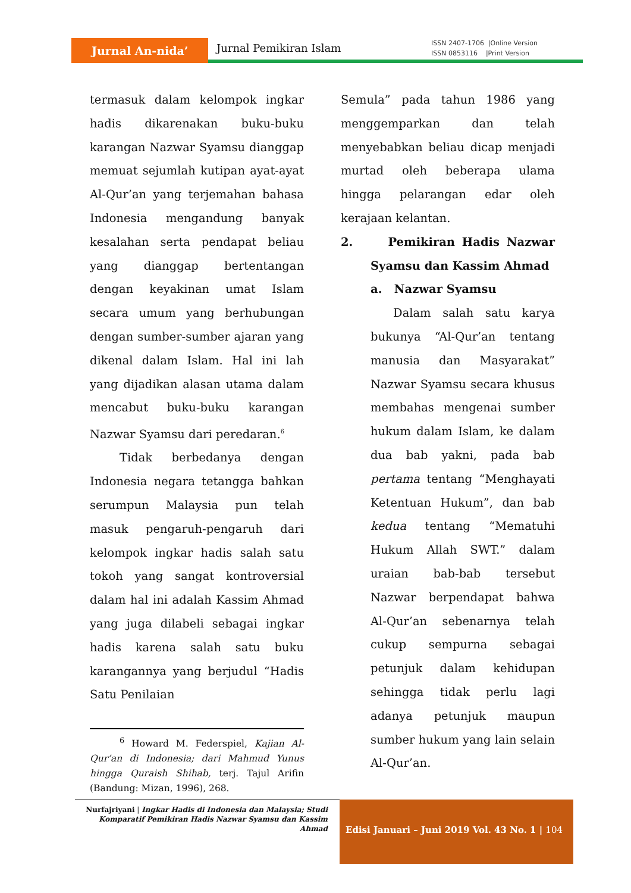Jurnal An-nida’
Jurnal Pemikiran Islam
ISSN 2407-1706 |Online Version
ISSN 0853116 |Print Version
termasuk dalam kelompok ingkar hadis dikarenakan buku-buku karangan Nazwar Syamsu dianggap memuat sejumlah kutipan ayat-ayat Al-Qur’an yang terjemahan bahasa Indonesia mengandung banyak kesalahan serta pendapat beliau yang dianggap bertentangan dengan keyakinan umat Islam secara umum yang berhubungan dengan sumber-sumber ajaran yang dikenal dalam Islam. Hal ini lah yang dijadikan alasan utama dalam mencabut buku-buku karangan Nazwar Syamsu dari peredaran.<sup>6</sup>
Tidak berbedanya dengan Indonesia negara tetangga bahkan serumpun Malaysia pun telah masuk pengaruh-pengaruh dari kelompok ingkar hadis salah satu tokoh yang sangat kontroversial dalam hal ini adalah Kassim Ahmad yang juga dilabeli sebagai ingkar hadis karena salah satu buku karangannya yang berjudul “Hadis Satu Penilaian
<sup>6</sup> Howard M. Federspiel, Kajian Al-Qur’an di Indonesia; dari Mahmud Yunus hingga Quraish Shihab, terj. Tajul Arifin (Bandung: Mizan, 1996), 268.
Semula” pada tahun 1986 yang menggemparkan dan telah menyebabkan beliau dicap menjadi murtad oleh beberapa ulama hingga pelarangan edar oleh kerajaan kelantan.
2. Pemikiran Hadis Nazwar Syamsu dan Kassim Ahmad
a. Nazwar Syamsu
Dalam salah satu karya bukunya “Al-Qur’an tentang manusia dan Masyarakat” Nazwar Syamsu secara khusus membahas mengenai sumber hukum dalam Islam, ke dalam dua bab yakni, pada bab pertama tentang “Menghayati Ketentuan Hukum”, dan bab kedua tentang “Mematuhi Hukum Allah SWT.” dalam uraian bab-bab tersebut Nazwar berpendapat bahwa Al-Qur’an sebenarnya telah cukup sempurna sebagai petunjuk dalam kehidupan sehingga tidak perlu lagi adanya petunjuk maupun sumber hukum yang lain selain Al-Qur’an.
Nurfajriyani | Ingkar Hadis di Indonesia dan Malaysia; Studi Komparatif Pemikiran Hadis Nazwar Syamsu dan Kassim Ahmad
Edisi Januari – Juni 2019 Vol. 43 No. 1 | 104